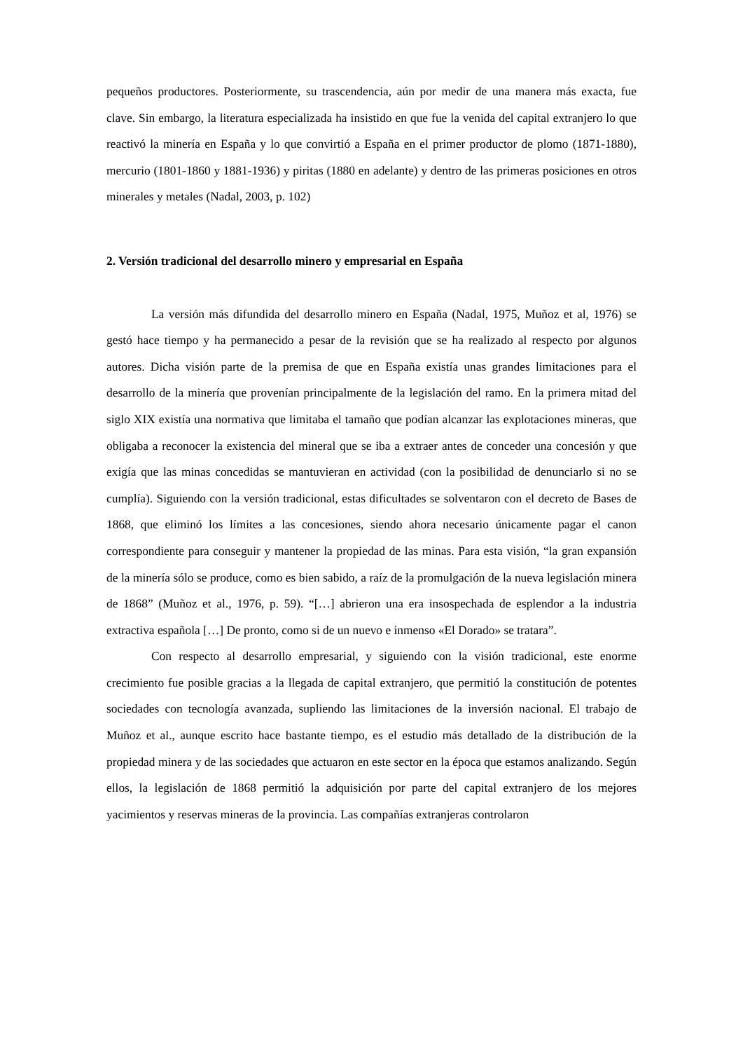pequeños productores. Posteriormente, su trascendencia, aún por medir de una manera más exacta, fue clave. Sin embargo, la literatura especializada ha insistido en que fue la venida del capital extranjero lo que reactivó la minería en España y lo que convirtió a España en el primer productor de plomo (1871-1880), mercurio (1801-1860 y 1881-1936) y piritas (1880 en adelante) y dentro de las primeras posiciones en otros minerales y metales (Nadal, 2003, p. 102)
2. Versión tradicional del desarrollo minero y empresarial en España
La versión más difundida del desarrollo minero en España (Nadal, 1975, Muñoz et al, 1976) se gestó hace tiempo y ha permanecido a pesar de la revisión que se ha realizado al respecto por algunos autores. Dicha visión parte de la premisa de que en España existía unas grandes limitaciones para el desarrollo de la minería que provenían principalmente de la legislación del ramo. En la primera mitad del siglo XIX existía una normativa que limitaba el tamaño que podían alcanzar las explotaciones mineras, que obligaba a reconocer la existencia del mineral que se iba a extraer antes de conceder una concesión y que exigía que las minas concedidas se mantuvieran en actividad (con la posibilidad de denunciarlo si no se cumplía). Siguiendo con la versión tradicional, estas dificultades se solventaron con el decreto de Bases de 1868, que eliminó los límites a las concesiones, siendo ahora necesario únicamente pagar el canon correspondiente para conseguir y mantener la propiedad de las minas. Para esta visión, “la gran expansión de la minería sólo se produce, como es bien sabido, a raíz de la promulgación de la nueva legislación minera de 1868” (Muñoz et al., 1976, p. 59). “[…] abrieron una era insospechada de esplendor a la industria extractiva española […] De pronto, como si de un nuevo e inmenso «El Dorado» se tratara”.
Con respecto al desarrollo empresarial, y siguiendo con la visión tradicional, este enorme crecimiento fue posible gracias a la llegada de capital extranjero, que permitió la constitución de potentes sociedades con tecnología avanzada, supliendo las limitaciones de la inversión nacional. El trabajo de Muñoz et al., aunque escrito hace bastante tiempo, es el estudio más detallado de la distribución de la propiedad minera y de las sociedades que actuaron en este sector en la época que estamos analizando. Según ellos, la legislación de 1868 permitió la adquisición por parte del capital extranjero de los mejores yacimientos y reservas mineras de la provincia. Las compañías extranjeras controlaron